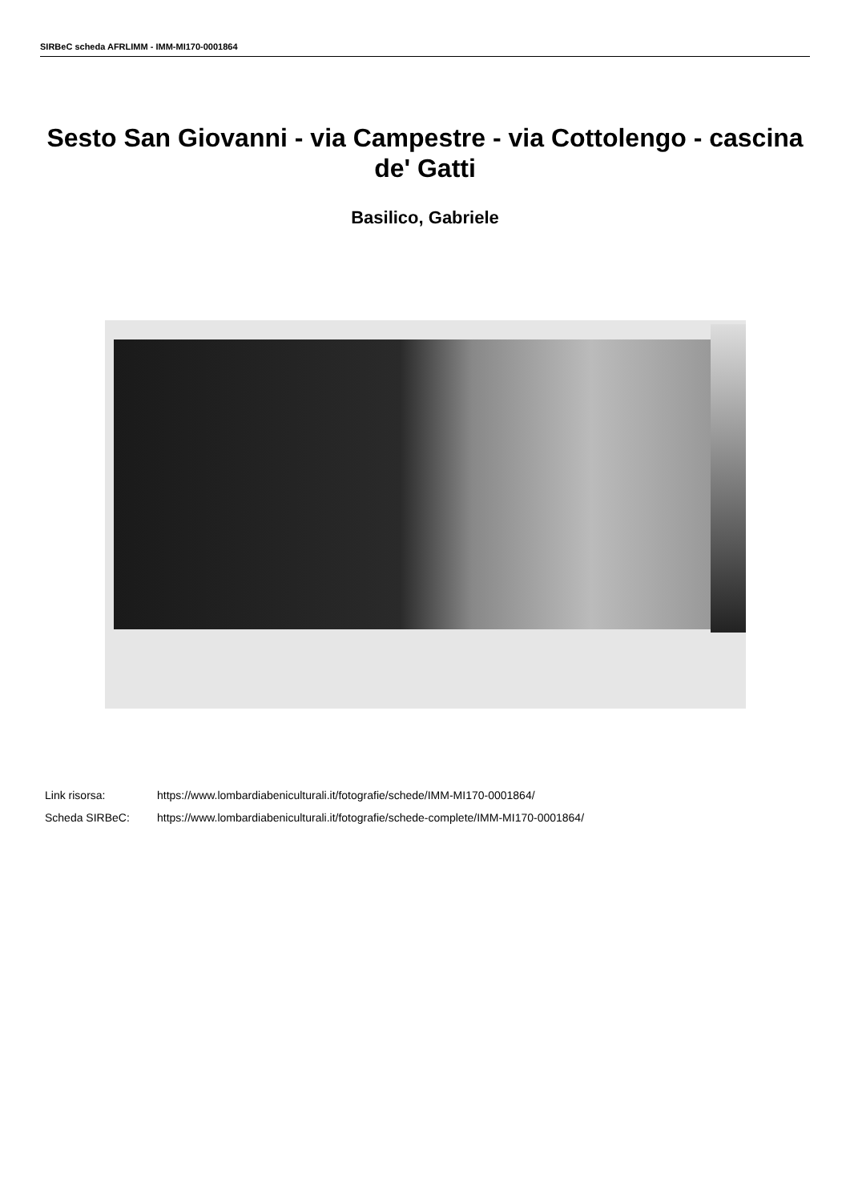SIRBeC scheda AFRLIMM - IMM-MI170-0001864
Sesto San Giovanni - via Campestre - via Cottolengo - cascina de' Gatti
Basilico, Gabriele
Link risorsa: https://www.lombardiabeniculturali.it/fotografie/schede/IMM-MI170-0001864/
Scheda SIRBeC: https://www.lombardiabeniculturali.it/fotografie/schede-complete/IMM-MI170-0001864/